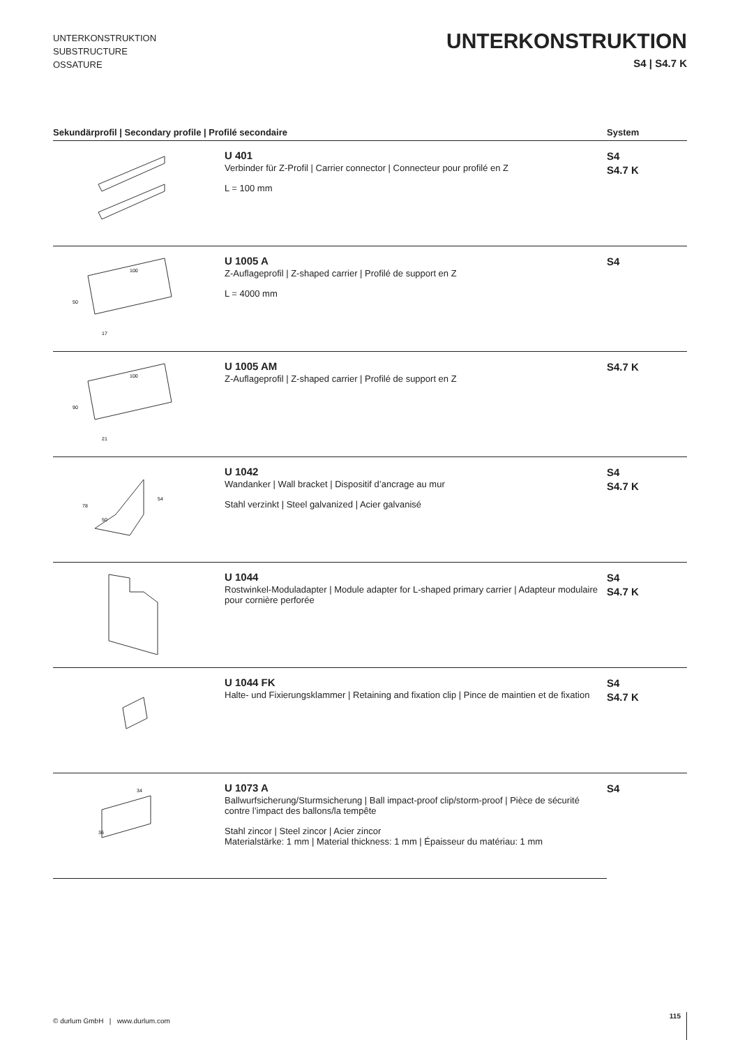UNTERKONSTRUKTION
SUBSTRUCTURE
OSSATURE
UNTERKONSTRUKTION
S4 | S4.7 K
| Sekundärprofil / Secondary profile / Profilé secondaire | | System |
| --- | --- | --- |
| | U 401 Verbinder für Z-Profil / Carrier connector / Connecteur pour profilé en Z L = 100 mm | S4 S4.7 K |
| 100 50 17 | U 1005 A Z-Auflageprofil / Z-shaped carrier / Profilé de support en Z L = 4000 mm | S4 |
| 100 90 21 | U 1005 AM Z-Auflageprofil / Z-shaped carrier / Profilé de support en Z | S4.7 K |
| 78 50 54 | U 1042 Wandanker / Wall bracket / Dispositif d’ancrage au mur Stahl verzinkt / Steel galvanized / Acier galvanisé | S4 S4.7 K |
| | U 1044 Rostwinkel-Moduladapter / Module adapter for L-shaped primary carrier / Adapteur modulaire pour cornière perforée | S4 S4.7 K |
| | U 1044 FK Halte- und Fixierungsklammer / Retaining and fixation clip / Pince de maintien et de fixation | S4 S4.7 K |
| 34 36 | U 1073 A Ballwurfsicherung/Sturmsicherung / Ball impact-proof clip/storm-proof / Pièce de sécurité contre l’impact des ballons/la tempête Stahl zincor / Steel zincor / Acier zincor Materialstärke: 1 mm / Material thickness: 1 mm / Épaisseur du matériau: 1 mm | S4 |
© durlum GmbH | www.durlum.com
115